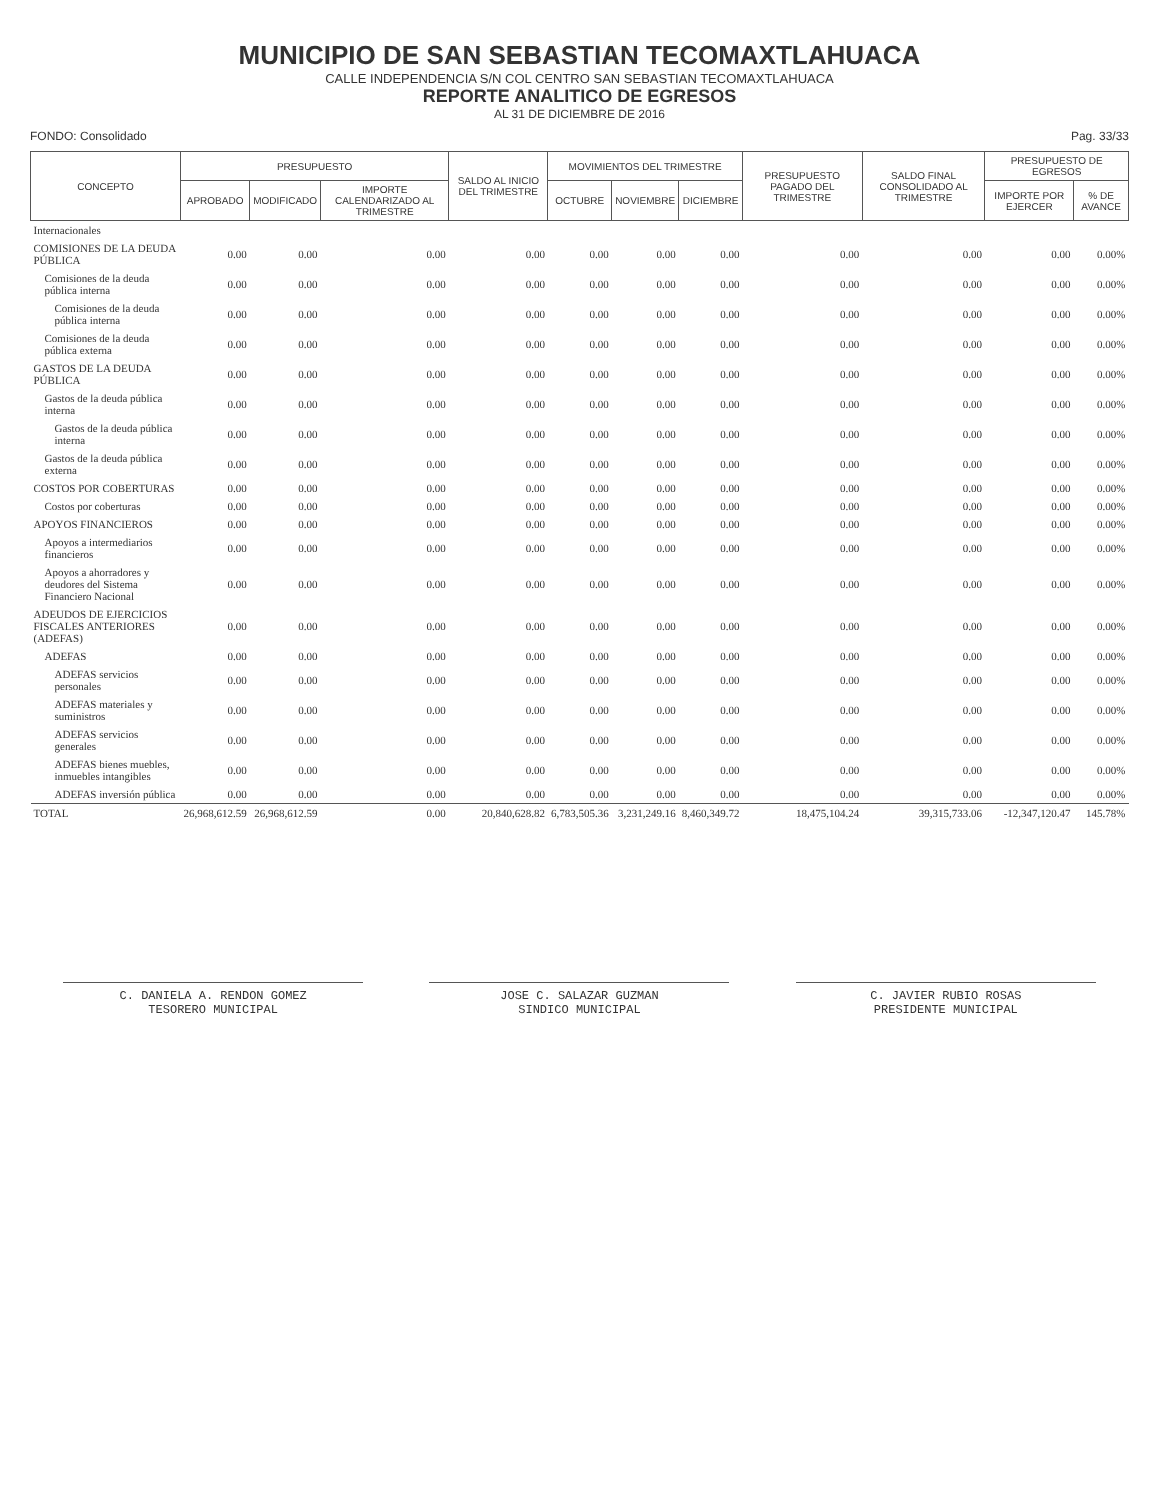MUNICIPIO DE SAN SEBASTIAN TECOMAXTLAHUACA
CALLE INDEPENDENCIA S/N COL CENTRO SAN SEBASTIAN TECOMAXTLAHUACA
REPORTE ANALITICO DE EGRESOS
AL 31 DE DICIEMBRE DE 2016
FONDO: Consolidado Pag. 33/33
| CONCEPTO | PRESUPUESTO | | | SALDO AL INICIO DEL TRIMESTRE | MOVIMIENTOS DEL TRIMESTRE | | | PRESUPUESTO PAGADO DEL TRIMESTRE | SALDO FINAL CONSOLIDADO AL TRIMESTRE | PRESUPUESTO DE EGRESOS | |
| --- | --- | --- | --- | --- | --- | --- | --- | --- | --- | --- | --- |
| | APROBADO | MODIFICADO | IMPORTE CALENDARIZADO AL TRIMESTRE | | OCTUBRE | NOVIEMBRE | DICIEMBRE | | | IMPORTE POR EJERCER | % DE AVANCE |
| Internacionales | | | | | | | | | | | |
| COMISIONES DE LA DEUDA PÚBLICA | 0.00 | 0.00 | 0.00 | 0.00 | 0.00 | 0.00 | 0.00 | 0.00 | 0.00 | 0.00 | 0.00% |
| Comisiones de la deuda pública interna | 0.00 | 0.00 | 0.00 | 0.00 | 0.00 | 0.00 | 0.00 | 0.00 | 0.00 | 0.00 | 0.00% |
| Comisiones de la deuda pública interna | 0.00 | 0.00 | 0.00 | 0.00 | 0.00 | 0.00 | 0.00 | 0.00 | 0.00 | 0.00 | 0.00% |
| Comisiones de la deuda pública externa | 0.00 | 0.00 | 0.00 | 0.00 | 0.00 | 0.00 | 0.00 | 0.00 | 0.00 | 0.00 | 0.00% |
| GASTOS DE LA DEUDA PÚBLICA | 0.00 | 0.00 | 0.00 | 0.00 | 0.00 | 0.00 | 0.00 | 0.00 | 0.00 | 0.00 | 0.00% |
| Gastos de la deuda pública interna | 0.00 | 0.00 | 0.00 | 0.00 | 0.00 | 0.00 | 0.00 | 0.00 | 0.00 | 0.00 | 0.00% |
| Gastos de la deuda pública interna | 0.00 | 0.00 | 0.00 | 0.00 | 0.00 | 0.00 | 0.00 | 0.00 | 0.00 | 0.00 | 0.00% |
| Gastos de la deuda pública externa | 0.00 | 0.00 | 0.00 | 0.00 | 0.00 | 0.00 | 0.00 | 0.00 | 0.00 | 0.00 | 0.00% |
| COSTOS POR COBERTURAS | 0.00 | 0.00 | 0.00 | 0.00 | 0.00 | 0.00 | 0.00 | 0.00 | 0.00 | 0.00 | 0.00% |
| Costos por coberturas | 0.00 | 0.00 | 0.00 | 0.00 | 0.00 | 0.00 | 0.00 | 0.00 | 0.00 | 0.00 | 0.00% |
| APOYOS FINANCIEROS | 0.00 | 0.00 | 0.00 | 0.00 | 0.00 | 0.00 | 0.00 | 0.00 | 0.00 | 0.00 | 0.00% |
| Apoyos a intermediarios financieros | 0.00 | 0.00 | 0.00 | 0.00 | 0.00 | 0.00 | 0.00 | 0.00 | 0.00 | 0.00 | 0.00% |
| Apoyos a ahorradores y deudores del Sistema Financiero Nacional | 0.00 | 0.00 | 0.00 | 0.00 | 0.00 | 0.00 | 0.00 | 0.00 | 0.00 | 0.00 | 0.00% |
| ADEUDOS DE EJERCICIOS FISCALES ANTERIORES (ADEFAS) | 0.00 | 0.00 | 0.00 | 0.00 | 0.00 | 0.00 | 0.00 | 0.00 | 0.00 | 0.00 | 0.00% |
| ADEFAS | 0.00 | 0.00 | 0.00 | 0.00 | 0.00 | 0.00 | 0.00 | 0.00 | 0.00 | 0.00 | 0.00% |
| ADEFAS servicios personales | 0.00 | 0.00 | 0.00 | 0.00 | 0.00 | 0.00 | 0.00 | 0.00 | 0.00 | 0.00 | 0.00% |
| ADEFAS materiales y suministros | 0.00 | 0.00 | 0.00 | 0.00 | 0.00 | 0.00 | 0.00 | 0.00 | 0.00 | 0.00 | 0.00% |
| ADEFAS servicios generales | 0.00 | 0.00 | 0.00 | 0.00 | 0.00 | 0.00 | 0.00 | 0.00 | 0.00 | 0.00 | 0.00% |
| ADEFAS bienes muebles, inmuebles intangibles | 0.00 | 0.00 | 0.00 | 0.00 | 0.00 | 0.00 | 0.00 | 0.00 | 0.00 | 0.00 | 0.00% |
| ADEFAS inversión pública | 0.00 | 0.00 | 0.00 | 0.00 | 0.00 | 0.00 | 0.00 | 0.00 | 0.00 | 0.00 | 0.00% |
| TOTAL | 26,968,612.59 | 26,968,612.59 | 0.00 | 20,840,628.82 | 6,783,505.36 | 3,231,249.16 | 8,460,349.72 | 18,475,104.24 | 39,315,733.06 | -12,347,120.47 | 145.78% |
C. DANIELA A. RENDON GOMEZ
TESORERO MUNICIPAL
JOSE C. SALAZAR GUZMAN
SINDICO MUNICIPAL
C. JAVIER RUBIO ROSAS
PRESIDENTE MUNICIPAL